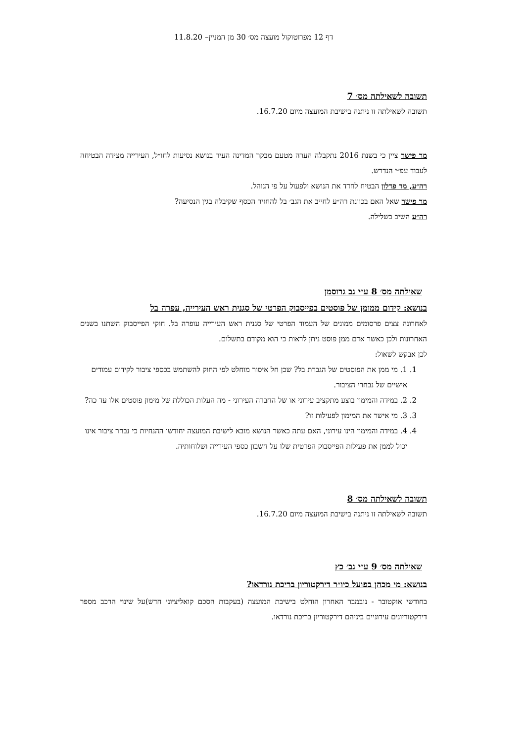דף 12 מפרוטוקול מועצה מס׳ 30 מן המניין– 11.8.20
תשובה לשאילתה מס׳ 7
תשובה לשאילתה זו ניתנה בישיבת המועצה מיום 16.7.20.
מר פישר ציין כי בשנת 2016 נתקבלה הערה מטעם מבקר המדינה העיר בנושא נסיעות לחו״ל, העירייה מצידה הבטיחה לעבוד עפ״י הנדרש.
רה״ע, מר פדלון הבטיח לחדד את הנושא ולפעול על פי הנוהל.
מר פישר שאל האם בכוונת רה״ע לחייב את הגב׳ בל להחזיר הכסף שקיבלה בגין הנסיעה?
רה״ע השיב בשלילה.
שאילתה מס׳ 8 ע״י גב גרוסמן
בנושא: קידום ממומן של פוסטים בפייסבוק הפרטי של סגנית ראש העירייה, עפרה בל
לאחרונה צצים פרסומים ממונים של העמוד הפרטי של סגנית ראש העירייה עופרה בל. חוקי הפייסבוק השתנו בשנים האחרונות ולכן כאשר אדם ממן פוסט ניתן לראות כי הוא מקודם בתשלום.
לכן אבקש לשאול:
1. 1. מי ממן את הפוסטים של הגברת בל? שכן חל איסור מוחלט לפי החוק להשתמש בכספי ציבור לקידום עמודים אישיים של נבחרי הציבור.
2. 2. במידה והמימון בוצע מתקציב עירוני או של החברה העירוני - מה העלות הכוללת של מימון פוסטים אלו עד כה?
3. 3. מי אישר את המימון לפעילות זו?
4. 4. במידה והמימון הינו עירוני, האם עתה כאשר הנושא מובא לישיבת המועצה יחודשו ההנחיות כי נבחר ציבור אינו יכול לממן את פעילות הפייסבוק הפרטית שלו על חשבון כספי העירייה ושלוחותיה.
תשובה לשאילתה מס׳ 8
תשובה לשאילתה זו ניתנה בישיבת המועצה מיום 16.7.20.
שאילתה מס׳ 9 ע״י גב׳ כץ
בנושא: מי מכהן בפועל כיו״ר דירקטוריון בריכת נורדאו?
בחודשי אוקטובר - נובמבר האחרון הוחלט בישיבת המועצה (בעקבות הסכם קואליציוני חדש)על שינוי הרכב מספר דירקטוריונים עירוניים ביניהם דירקטוריון בריכת נורדאו.